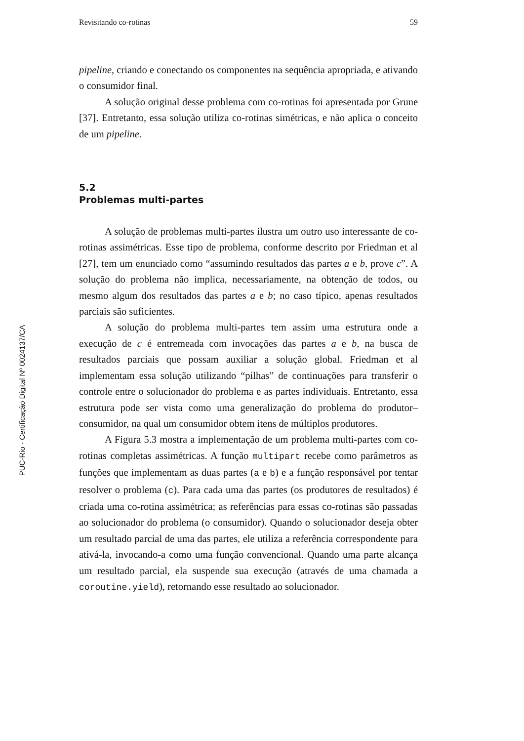Revisitando co-rotinas 59
pipeline, criando e conectando os componentes na sequência apropriada, e ativando o consumidor final.
A solução original desse problema com co-rotinas foi apresentada por Grune [37]. Entretanto, essa solução utiliza co-rotinas simétricas, e não aplica o conceito de um pipeline.
5.2
Problemas multi-partes
A solução de problemas multi-partes ilustra um outro uso interessante de co-rotinas assimétricas. Esse tipo de problema, conforme descrito por Friedman et al [27], tem um enunciado como “assumindo resultados das partes a e b, prove c”. A solução do problema não implica, necessariamente, na obtenção de todos, ou mesmo algum dos resultados das partes a e b; no caso típico, apenas resultados parciais são suficientes.
A solução do problema multi-partes tem assim uma estrutura onde a execução de c é entremeada com invocações das partes a e b, na busca de resultados parciais que possam auxiliar a solução global. Friedman et al implementam essa solução utilizando “pilhas” de continuações para transferir o controle entre o solucionador do problema e as partes individuais. Entretanto, essa estrutura pode ser vista como uma generalização do problema do produtor–consumidor, na qual um consumidor obtem itens de múltiplos produtores.
A Figura 5.3 mostra a implementação de um problema multi-partes com co-rotinas completas assimétricas. A função multipart recebe como parâmetros as funções que implementam as duas partes (a e b) e a função responsável por tentar resolver o problema (c). Para cada uma das partes (os produtores de resultados) é criada uma co-rotina assimétrica; as referências para essas co-rotinas são passadas ao solucionador do problema (o consumidor). Quando o solucionador deseja obter um resultado parcial de uma das partes, ele utiliza a referência correspondente para ativá-la, invocando-a como uma função convencional. Quando uma parte alcança um resultado parcial, ela suspende sua execução (através de uma chamada a coroutine.yield), retornando esse resultado ao solucionador.
PUC-Rio - Certificação Digital Nº 0024137/CA